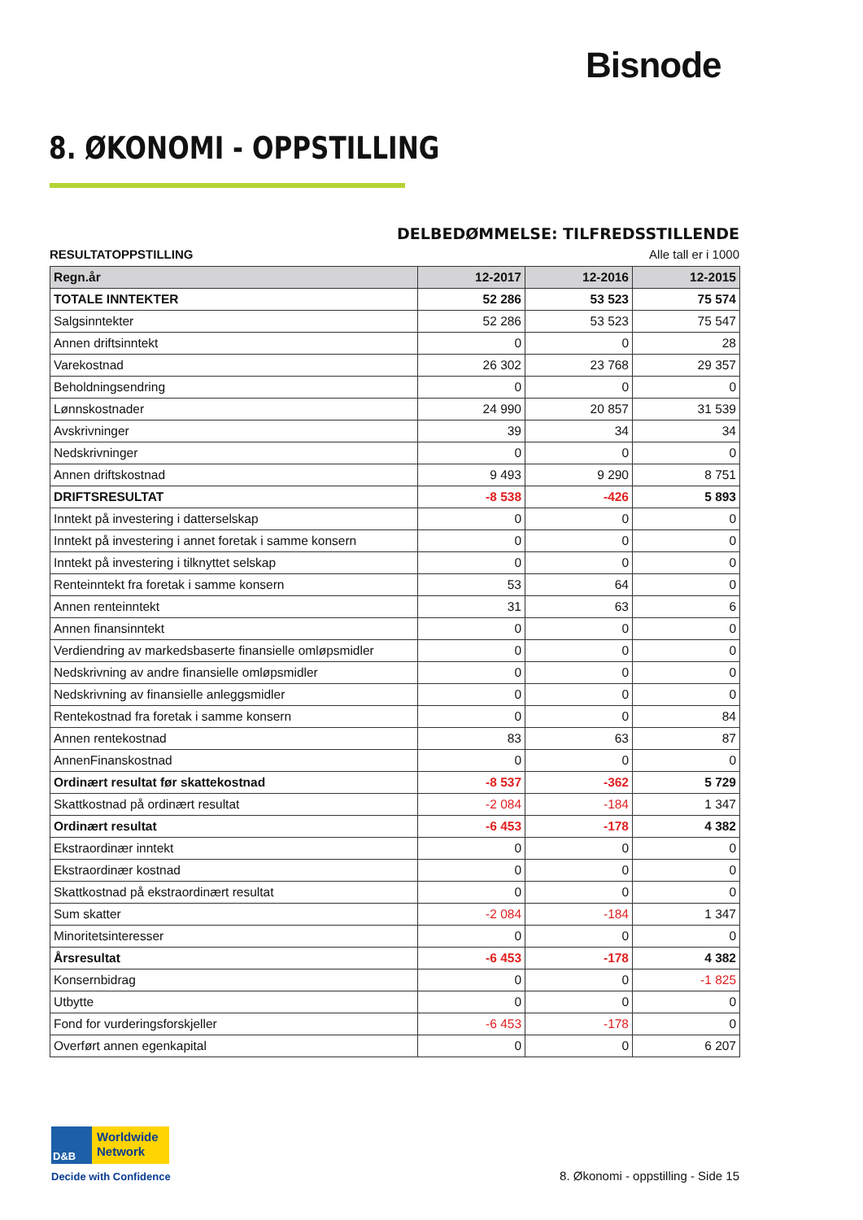Bisnode
8. ØKONOMI - OPPSTILLING
DELBEDØMMELSE: TILFREDSSTILLENDE
RESULTATOPPSTILLING Alle tall er i 1000
| Regn.år | 12-2017 | 12-2016 | 12-2015 |
| --- | --- | --- | --- |
| TOTALE INNTEKTER | 52 286 | 53 523 | 75 574 |
| Salgsinntekter | 52 286 | 53 523 | 75 547 |
| Annen driftsinntekt | 0 | 0 | 28 |
| Varekostnad | 26 302 | 23 768 | 29 357 |
| Beholdningsendring | 0 | 0 | 0 |
| Lønnskostnader | 24 990 | 20 857 | 31 539 |
| Avskrivninger | 39 | 34 | 34 |
| Nedskrivninger | 0 | 0 | 0 |
| Annen driftskostnad | 9 493 | 9 290 | 8 751 |
| DRIFTSRESULTAT | -8 538 | -426 | 5 893 |
| Inntekt på investering i datterselskap | 0 | 0 | 0 |
| Inntekt på investering i annet foretak i samme konsern | 0 | 0 | 0 |
| Inntekt på investering i tilknyttet selskap | 0 | 0 | 0 |
| Renteinntekt fra foretak i samme konsern | 53 | 64 | 0 |
| Annen renteinntekt | 31 | 63 | 6 |
| Annen finansinntekt | 0 | 0 | 0 |
| Verdiendring av markedsbaserte finansielle omløpsmidler | 0 | 0 | 0 |
| Nedskrivning av andre finansielle omløpsmidler | 0 | 0 | 0 |
| Nedskrivning av finansielle anleggsmidler | 0 | 0 | 0 |
| Rentekostnad fra foretak i samme konsern | 0 | 0 | 84 |
| Annen rentekostnad | 83 | 63 | 87 |
| AnnenFinanskostnad | 0 | 0 | 0 |
| Ordinært resultat før skattekostnad | -8 537 | -362 | 5 729 |
| Skattkostnad på ordinært resultat | -2 084 | -184 | 1 347 |
| Ordinært resultat | -6 453 | -178 | 4 382 |
| Ekstraordinær inntekt | 0 | 0 | 0 |
| Ekstraordinær kostnad | 0 | 0 | 0 |
| Skattkostnad på ekstraordinært resultat | 0 | 0 | 0 |
| Sum skatter | -2 084 | -184 | 1 347 |
| Minoritetsinteresser | 0 | 0 | 0 |
| Årsresultat | -6 453 | -178 | 4 382 |
| Konsernbidrag | 0 | 0 | -1 825 |
| Utbytte | 0 | 0 | 0 |
| Fond for vurderingsforskjeller | -6 453 | -178 | 0 |
| Overført annen egenkapital | 0 | 0 | 6 207 |
D&B Worldwide
Network
Decide with Confidence
8. Økonomi - oppstilling - Side 15